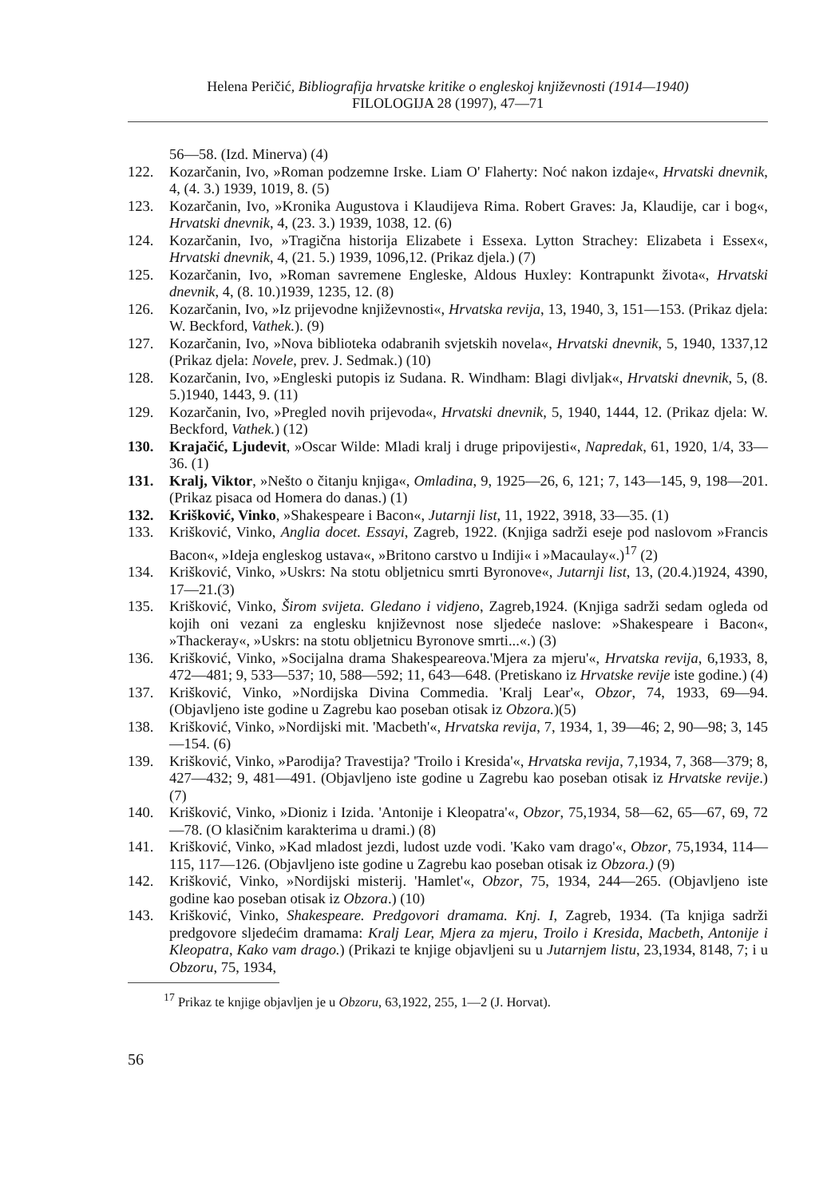Helena Peričić, Bibliografija hrvatske kritike o engleskoj književnosti (1914—1940)
FILOLOGIJA 28 (1997), 47—71
56—58. (Izd. Minerva) (4)
122. Kozarčanin, Ivo, »Roman podzemne Irske. Liam O' Flaherty: Noć nakon izdaje«, Hrvatski dnevnik, 4, (4. 3.) 1939, 1019, 8. (5)
123. Kozarčanin, Ivo, »Kronika Augustova i Klaudijeva Rima. Robert Graves: Ja, Klaudije, car i bog«, Hrvatski dnevnik, 4, (23. 3.) 1939, 1038, 12. (6)
124. Kozarčanin, Ivo, »Tragična historija Elizabete i Essexa. Lytton Strachey: Elizabeta i Essex«, Hrvatski dnevnik, 4, (21. 5.) 1939, 1096,12. (Prikaz djela.) (7)
125. Kozarčanin, Ivo, »Roman savremene Engleske, Aldous Huxley: Kontrapunkt života«, Hrvatski dnevnik, 4, (8. 10.)1939, 1235, 12. (8)
126. Kozarčanin, Ivo, »Iz prijevodne književnosti«, Hrvatska revija, 13, 1940, 3, 151—153. (Prikaz djela: W. Beckford, Vathek.). (9)
127. Kozarčanin, Ivo, »Nova biblioteka odabranih svjetskih novela«, Hrvatski dnevnik, 5, 1940, 1337,12 (Prikaz djela: Novele, prev. J. Sedmak.) (10)
128. Kozarčanin, Ivo, »Engleski putopis iz Sudana. R. Windham: Blagi divljak«, Hrvatski dnevnik, 5, (8. 5.)1940, 1443, 9. (11)
129. Kozarčanin, Ivo, »Pregled novih prijevoda«, Hrvatski dnevnik, 5, 1940, 1444, 12. (Prikaz djela: W. Beckford, Vathek.) (12)
130. Krajačić, Ljudevit, »Oscar Wilde: Mladi kralj i druge pripovijesti«, Napredak, 61, 1920, 1/4, 33—36. (1)
131. Kralj, Viktor, »Nešto o čitanju knjiga«, Omladina, 9, 1925—26, 6, 121; 7, 143—145, 9, 198—201. (Prikaz pisaca od Homera do danas.) (1)
132. Krišković, Vinko, »Shakespeare i Bacon«, Jutarnji list, 11, 1922, 3918, 33—35. (1)
133. Krišković, Vinko, Anglia docet. Essayi, Zagreb, 1922. (Knjiga sadrži eseje pod naslovom »Francis Bacon«, »Ideja engleskog ustava«, »Britono carstvo u Indiji« i »Macaulay«.)<sup>17</sup> (2)
134. Krišković, Vinko, »Uskrs: Na stotu obljetnicu smrti Byronove«, Jutarnji list, 13, (20.4.)1924, 4390, 17—21.(3)
135. Krišković, Vinko, Širom svijeta. Gledano i vidjeno, Zagreb,1924. (Knjiga sadrži sedam ogleda od kojih oni vezani za englesku književnost nose sljedeće naslove: »Shakespeare i Bacon«, »Thackeray«, »Uskrs: na stotu obljetnicu Byronove smrti...«.) (3)
136. Krišković, Vinko, »Socijalna drama Shakespeareova.'Mjera za mjeru'«, Hrvatska revija, 6,1933, 8, 472—481; 9, 533—537; 10, 588—592; 11, 643—648. (Pretiskano iz Hrvatske revije iste godine.) (4)
137. Krišković, Vinko, »Nordijska Divina Commedia. 'Kralj Lear'«, Obzor, 74, 1933, 69—94. (Objavljeno iste godine u Zagrebu kao poseban otisak iz Obzora.)(5)
138. Krišković, Vinko, »Nordijski mit. 'Macbeth'«, Hrvatska revija, 7, 1934, 1, 39—46; 2, 90—98; 3, 145—154. (6)
139. Krišković, Vinko, »Parodija? Travestija? 'Troilo i Kresida'«, Hrvatska revija, 7,1934, 7, 368—379; 8, 427—432; 9, 481—491. (Objavljeno iste godine u Zagrebu kao poseban otisak iz Hrvatske revije.) (7)
140. Krišković, Vinko, »Dioniz i Izida. 'Antonije i Kleopatra'«, Obzor, 75,1934, 58—62, 65—67, 69, 72—78. (O klasičnim karakterima u drami.) (8)
141. Krišković, Vinko, »Kad mladost jezdi, ludost uzde vodi. 'Kako vam drago'«, Obzor, 75,1934, 114—115, 117—126. (Objavljeno iste godine u Zagrebu kao poseban otisak iz Obzora.) (9)
142. Krišković, Vinko, »Nordijski misterij. 'Hamlet'«, Obzor, 75, 1934, 244—265. (Objavljeno iste godine kao poseban otisak iz Obzora.) (10)
143. Krišković, Vinko, Shakespeare. Predgovori dramama. Knj. I, Zagreb, 1934. (Ta knjiga sadrži predgovore sljedećim dramama: Kralj Lear, Mjera za mjeru, Troilo i Kresida, Macbeth, Antonije i Kleopatra, Kako vam drago.) (Prikazi te knjige objavljeni su u Jutarnjem listu, 23,1934, 8148, 7; i u Obzoru, 75, 1934,
<sup>17</sup> Prikaz te knjige objavljen je u Obzoru, 63,1922, 255, 1—2 (J. Horvat).
56